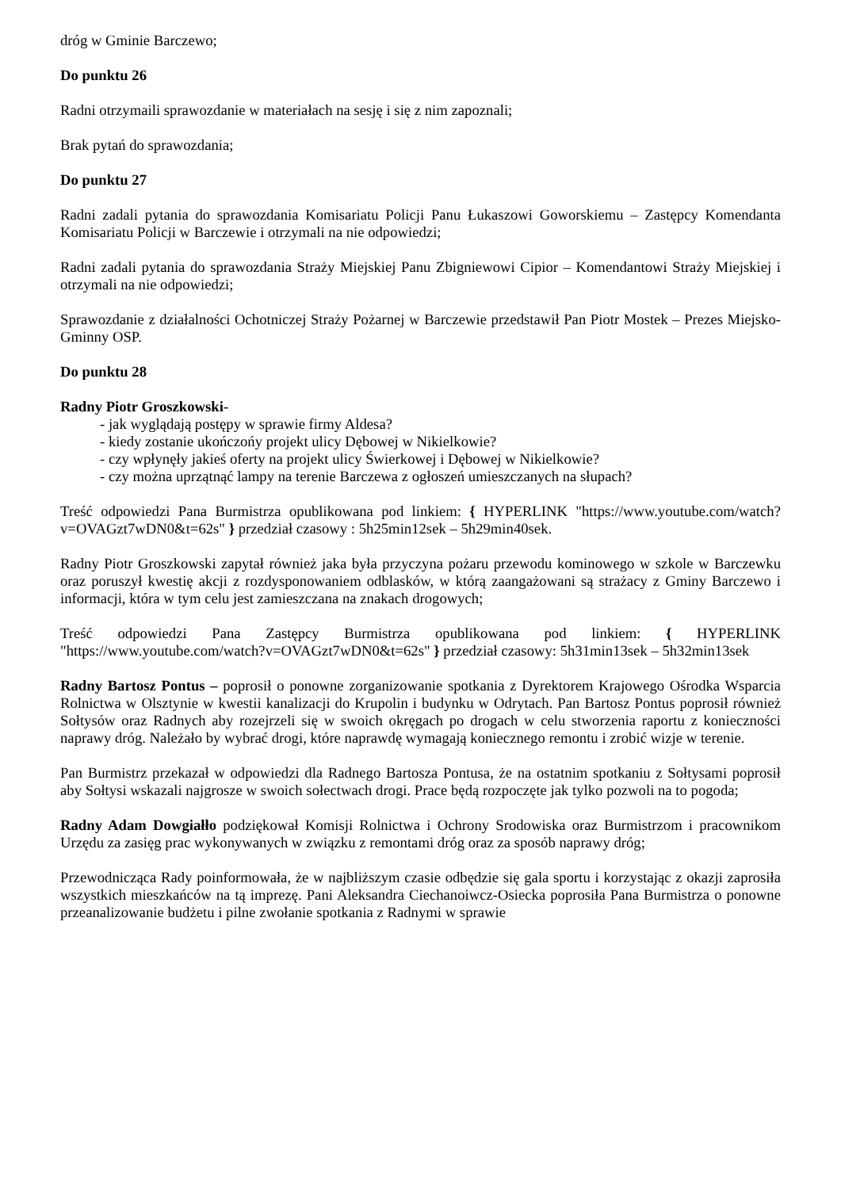dróg w Gminie Barczewo;
Do punktu 26
Radni otrzymaili sprawozdanie w materiałach na sesję i się z nim zapoznali;
Brak pytań do sprawozdania;
Do punktu 27
Radni zadali pytania do sprawozdania Komisariatu Policji Panu Łukaszowi Goworskiemu – Zastępcy Komendanta Komisariatu Policji w Barczewie i otrzymali na nie odpowiedzi;
Radni zadali pytania do sprawozdania Straży Miejskiej Panu Zbigniewowi Cipior – Komendantowi Straży Miejskiej i otrzymali na nie odpowiedzi;
Sprawozdanie z działalności Ochotniczej Straży Pożarnej w Barczewie przedstawił Pan Piotr Mostek – Prezes Miejsko-Gminny OSP.
Do punktu 28
Radny Piotr Groszkowski-
- jak wyglądają postępy w sprawie firmy Aldesa?
- kiedy zostanie ukończońy projekt ulicy Dębowej w Nikielkowie?
- czy wpłynęły jakieś oferty na projekt ulicy Świerkowej i Dębowej w Nikielkowie?
- czy można uprzątnąć lampy na terenie Barczewa z ogłoszeń umieszczanych na słupach?
Treść odpowiedzi Pana Burmistrza opublikowana pod linkiem: { HYPERLINK "https://www.youtube.com/watch?v=OVAGzt7wDN0&t=62s" } przedział czasowy : 5h25min12sek – 5h29min40sek.
Radny Piotr Groszkowski zapytał również jaka była przyczyna pożaru przewodu kominowego w szkole w Barczewku oraz poruszył kwestię akcji z rozdysponowaniem odblasków, w którą zaangażowani są strażacy z Gminy Barczewo i informacji, która w tym celu jest zamieszczana na znakach drogowych;
Treść odpowiedzi Pana Zastępcy Burmistrza opublikowana pod linkiem: { HYPERLINK "https://www.youtube.com/watch?v=OVAGzt7wDN0&t=62s" } przedział czasowy: 5h31min13sek – 5h32min13sek
Radny Bartosz Pontus – poprosił o ponowne zorganizowanie spotkania z Dyrektorem Krajowego Ośrodka Wsparcia Rolnictwa w Olsztynie w kwestii kanalizacji do Krupolin i budynku w Odrytach. Pan Bartosz Pontus poprosił również Sołtysów oraz Radnych aby rozejrzeli się w swoich okręgach po drogach w celu stworzenia raportu z konieczności naprawy dróg. Należało by wybrać drogi, które naprawdę wymagają koniecznego remontu i zrobić wizje w terenie.
Pan Burmistrz przekazał w odpowiedzi dla Radnego Bartosza Pontusa, że na ostatnim spotkaniu z Sołtysami poprosił aby Sołtysi wskazali najgrosze w swoich sołectwach drogi. Prace będą rozpoczęte jak tylko pozwoli na to pogoda;
Radny Adam Dowgiałło podziękował Komisji Rolnictwa i Ochrony Srodowiska oraz Burmistrzom i pracownikom Urzędu za zasięg prac wykonywanych w związku z remontami dróg oraz za sposób naprawy dróg;
Przewodnicząca Rady poinformowała, że w najbliższym czasie odbędzie się gala sportu i korzystając z okazji zaprosiła wszystkich mieszkańców na tą imprezę. Pani Aleksandra Ciechanoiwcz-Osiecka poprosiła Pana Burmistrza o ponowne przeanalizowanie budżetu i pilne zwołanie spotkania z Radnymi w sprawie